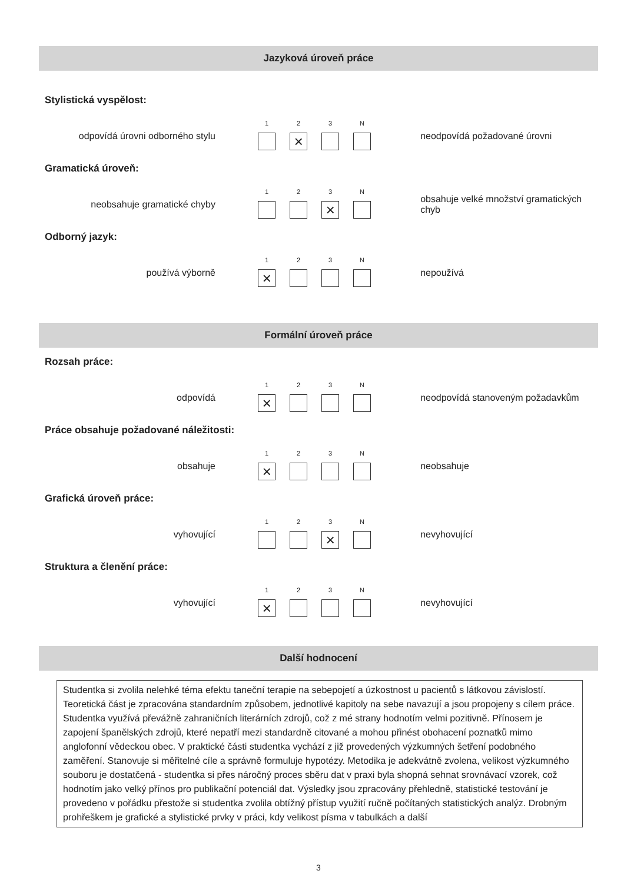Jazyková úroveň práce
Stylistická vyspělost:
odpovídá úrovni odborného stylu
1 2
×
3 N
neodpovídá požadované úrovni
Gramatická úroveň:
neobsahuje gramatické chyby
1 2 3
×
N
obsahuje velké množství gramatických chyb
Odborný jazyk:
používá výborně
1
×
2 3 N
nepoužívá
Formální úroveň práce
Rozsah práce:
odpovídá
1
×
2 3 N
neodpovídá stanoveným požadavkům
Práce obsahuje požadované náležitosti:
obsahuje
1
×
2 3 N
neobsahuje
Grafická úroveň práce:
vyhovující
1 2 3
×
N
nevyhovující
Struktura a členění práce:
vyhovující
1
×
2 3 N
nevyhovující
Další hodnocení
Studentka si zvolila nelehké téma efektu taneční terapie na sebepojetí a úzkostnost u pacientů s látkovou závislostí. Teoretická část je zpracována standardním způsobem, jednotlivé kapitoly na sebe navazují a jsou propojeny s cílem práce. Studentka využívá převážně zahraničních literárních zdrojů, což z mé strany hodnotím velmi pozitivně. Přínosem je zapojení španělských zdrojů, které nepatří mezi standardně citované a mohou přinést obohacení poznatků mimo anglofonní vědeckou obec. V praktické části studentka vychází z již provedených výzkumných šetření podobného zaměření. Stanovuje si měřitelné cíle a správně formuluje hypotézy. Metodika je adekvátně zvolena, velikost výzkumného souboru je dostatčená - studentka si přes náročný proces sběru dat v praxi byla shopná sehnat srovnávací vzorek, což hodnotím jako velký přínos pro publikační potenciál dat. Výsledky jsou zpracovány přehledně, statistické testování je provedeno v pořádku přestože si studentka zvolila obtížný přístup využití ručně počítaných statistických analýz. Drobným prohřeškem je grafické a stylistické prvky v práci, kdy velikost písma v tabulkách a další
3